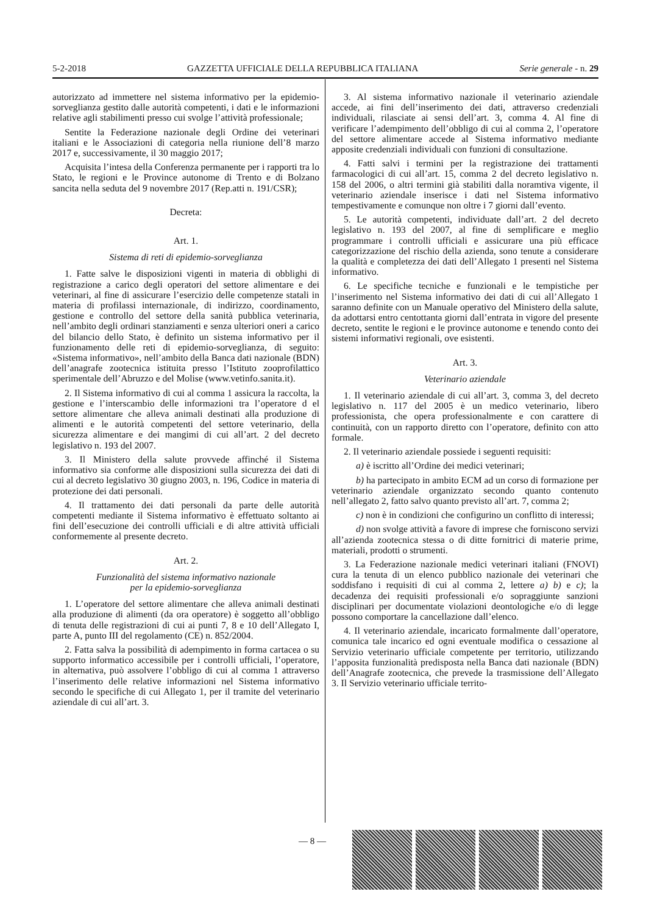5-2-2018 GAZZETTA UFFICIALE DELLA REPUBBLICA ITALIANA Serie generale - n. 29
autorizzato ad immettere nel sistema informativo per la epidemio-sorveglianza gestito dalle autorità competenti, i dati e le informazioni relative agli stabilimenti presso cui svolge l’attività professionale;
Sentite la Federazione nazionale degli Ordine dei veterinari italiani e le Associazioni di categoria nella riunione dell’8 marzo 2017 e, successivamente, il 30 maggio 2017;
Acquisita l’intesa della Conferenza permanente per i rapporti tra lo Stato, le regioni e le Province autonome di Trento e di Bolzano sancita nella seduta del 9 novembre 2017 (Rep.atti n. 191/CSR);
Decreta:
Art. 1.
Sistema di reti di epidemio-sorveglianza
1. Fatte salve le disposizioni vigenti in materia di obblighi di registrazione a carico degli operatori del settore alimentare e dei veterinari, al fine di assicurare l’esercizio delle competenze statali in materia di profilassi internazionale, di indirizzo, coordinamento, gestione e controllo del settore della sanità pubblica veterinaria, nell’ambito degli ordinari stanziamenti e senza ulteriori oneri a carico del bilancio dello Stato, è definito un sistema informativo per il funzionamento delle reti di epidemio-sorveglianza, di seguito: «Sistema informativo», nell’ambito della Banca dati nazionale (BDN) dell’anagrafe zootecnica istituita presso l’Istituto zooprofilattico sperimentale dell’Abruzzo e del Molise (www.vetinfo.sanita.it).
2. Il Sistema informativo di cui al comma 1 assicura la raccolta, la gestione e l’interscambio delle informazioni tra l’operatore d el settore alimentare che alleva animali destinati alla produzione di alimenti e le autorità competenti del settore veterinario, della sicurezza alimentare e dei mangimi di cui all’art. 2 del decreto legislativo n. 193 del 2007.
3. Il Ministero della salute provvede affinché il Sistema informativo sia conforme alle disposizioni sulla sicurezza dei dati di cui al decreto legislativo 30 giugno 2003, n. 196, Codice in materia di protezione dei dati personali.
4. Il trattamento dei dati personali da parte delle autorità competenti mediante il Sistema informativo è effettuato soltanto ai fini dell’esecuzione dei controlli ufficiali e di altre attività ufficiali conformemente al presente decreto.
Art. 2.
Funzionalità del sistema informativo nazionale
per la epidemio-sorveglianza
1. L’operatore del settore alimentare che alleva animali destinati alla produzione di alimenti (da ora operatore) è soggetto all’obbligo di tenuta delle registrazioni di cui ai punti 7, 8 e 10 dell’Allegato I, parte A, punto III del regolamento (CE) n. 852/2004.
2. Fatta salva la possibilità di adempimento in forma cartacea o su supporto informatico accessibile per i controlli ufficiali, l’operatore, in alternativa, può assolvere l’obbligo di cui al comma 1 attraverso l’inserimento delle relative informazioni nel Sistema informativo secondo le specifiche di cui Allegato 1, per il tramite del veterinario aziendale di cui all’art. 3.
3. Al sistema informativo nazionale il veterinario aziendale accede, ai fini dell’inserimento dei dati, attraverso credenziali individuali, rilasciate ai sensi dell’art. 3, comma 4. Al fine di verificare l’adempimento dell’obbligo di cui al comma 2, l’operatore del settore alimentare accede al Sistema informativo mediante apposite credenziali individuali con funzioni di consultazione.
4. Fatti salvi i termini per la registrazione dei trattamenti farmacologici di cui all’art. 15, comma 2 del decreto legislativo n. 158 del 2006, o altri termini già stabiliti dalla noramtiva vigente, il veterinario aziendale inserisce i dati nel Sistema informativo tempestivamente e comunque non oltre i 7 giorni dall’evento.
5. Le autorità competenti, individuate dall’art. 2 del decreto legislativo n. 193 del 2007, al fine di semplificare e meglio programmare i controlli ufficiali e assicurare una più efficace categorizzazione del rischio della azienda, sono tenute a considerare la qualità e completezza dei dati dell’Allegato 1 presenti nel Sistema informativo.
6. Le specifiche tecniche e funzionali e le tempistiche per l’inserimento nel Sistema informativo dei dati di cui all’Allegato 1 saranno definite con un Manuale operativo del Ministero della salute, da adottarsi entro centottanta giorni dall’entrata in vigore del presente decreto, sentite le regioni e le province autonome e tenendo conto dei sistemi informativi regionali, ove esistenti.
Art. 3.
Veterinario aziendale
1. Il veterinario aziendale di cui all’art. 3, comma 3, del decreto legislativo n. 117 del 2005 è un medico veterinario, libero professionista, che opera professionalmente e con carattere di continuità, con un rapporto diretto con l’operatore, definito con atto formale.
2. Il veterinario aziendale possiede i seguenti requisiti:
a) è iscritto all’Ordine dei medici veterinari;
b) ha partecipato in ambito ECM ad un corso di formazione per veterinario aziendale organizzato secondo quanto contenuto nell’allegato 2, fatto salvo quanto previsto all’art. 7, comma 2;
c) non è in condizioni che configurino un conflitto di interessi;
d) non svolge attività a favore di imprese che forniscono servizi all’azienda zootecnica stessa o di ditte fornitrici di materie prime, materiali, prodotti o strumenti.
3. La Federazione nazionale medici veterinari italiani (FNOVI) cura la tenuta di un elenco pubblico nazionale dei veterinari che soddisfano i requisiti di cui al comma 2, lettere a) b) e c); la decadenza dei requisiti professionali e/o sopraggiunte sanzioni disciplinari per documentate violazioni deontologiche e/o di legge possono comportare la cancellazione dall’elenco.
4. Il veterinario aziendale, incaricato formalmente dall’operatore, comunica tale incarico ed ogni eventuale modifica o cessazione al Servizio veterinario ufficiale competente per territorio, utilizzando l’apposita funzionalità predisposta nella Banca dati nazionale (BDN) dell’Anagrafe zootecnica, che prevede la trasmissione dell’Allegato 3. Il Servizio veterinario ufficiale territo-
— 8 —